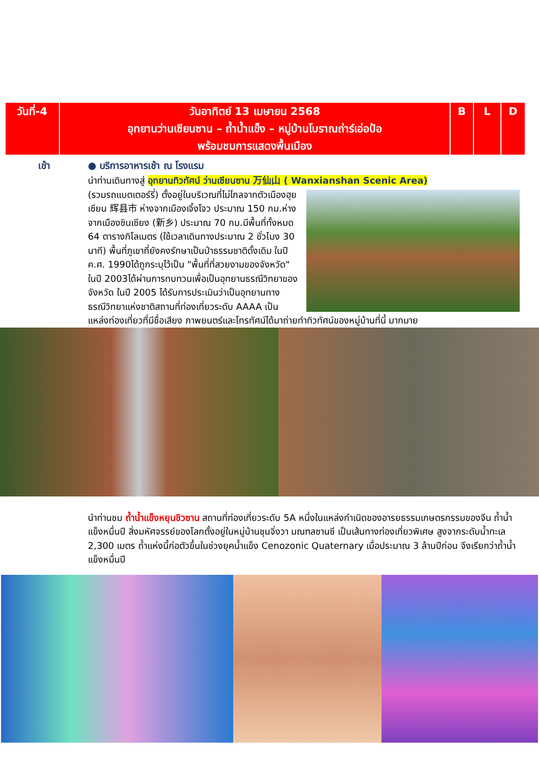| วันที่-4 | วันอาทิตย์ 13 เมษายน 2568 อุทยานว่านเซียนซาน – ถ้ำน้ำแข็ง – หมู่บ้านโบราณถ่าร์เอ่อป้อ พร้อมชมการแสดงพื้นเมือง | B | L | D |
เช้า ● บริการอาหารเช้า ณ โรงแรม
นำท่านเดินทางสู่ อุทยานทิวทัศน์ ว่านเซียนซาน 万仙山 ( Wanxianshan Scenic Area)
(รวมรถแบตเตอร์รี่) ตั้งอยู่ในบริเวณที่ไม่ไกลจากตัวเมืองฮุยเซียน 辉县市 ห่างจากเมืองเจิ้งโจว ประมาณ 150 กม.ห่างจากเมืองซินเซียง (新乡) ประมาณ 70 กม.มีพื้นที่ทั้งหมด 64 ตารางกิโลเมตร (ใช้เวลาเดินทางประมาณ 2 ชั่วโมง 30 นาที) พื้นที่ภูเขาที่ยังคงรักษาเป็นป่าธรรมชาติดั้งเดิม ในปี ค.ศ. 1990ได้ถูกระบุไว้เป็น "พื้นที่ที่สวยงามของจังหวัด" ในปี 2003ได้ผ่านการทบทวนเพื่อเป็นอุทยานธรณีวิทยาของจังหวัด ในปี 2005 ได้รับการประเมินว่าเป็นอุทยานทางธรณีวิทยาแห่งชาติสถานที่ท่องเที่ยวระดับ AAAA เป็นแหล่งท่องเที่ยวที่มีชื่อเสียง ภาพยนตร์และโทรทัศน์ได้มาถ่ายทำทิวทัศน์ของหมู่บ้านที่นี้ มากมาย
นำท่านชม ถ้ำน้ำแข็งหยุนชิวซาน สถานที่ท่องเที่ยวระดับ 5A หนึ่งในแหล่งกำเนิดของอารยธรรมเกษตรกรรมของจีน ถ้ำน้ำแข็งหมื่นปี สิ่งมหัศจรรย์ของโลกตั้งอยู่ในหมู่บ้านชุนจิ่งวา มณฑลซานซี เป็นเส้นทางท่องเที่ยวพิเศษ สูงจากระดับน้ำทะเล 2,300 เมตร ถ้ำแห่งนี้ก่อตัวขึ้นในช่วงยุคน้ำแข็ง Cenozonic Quaternary เมื่อประมาณ 3 ล้านปีก่อน จึงเรียกว่าถ้ำน้ำแข็งหมื่นปี